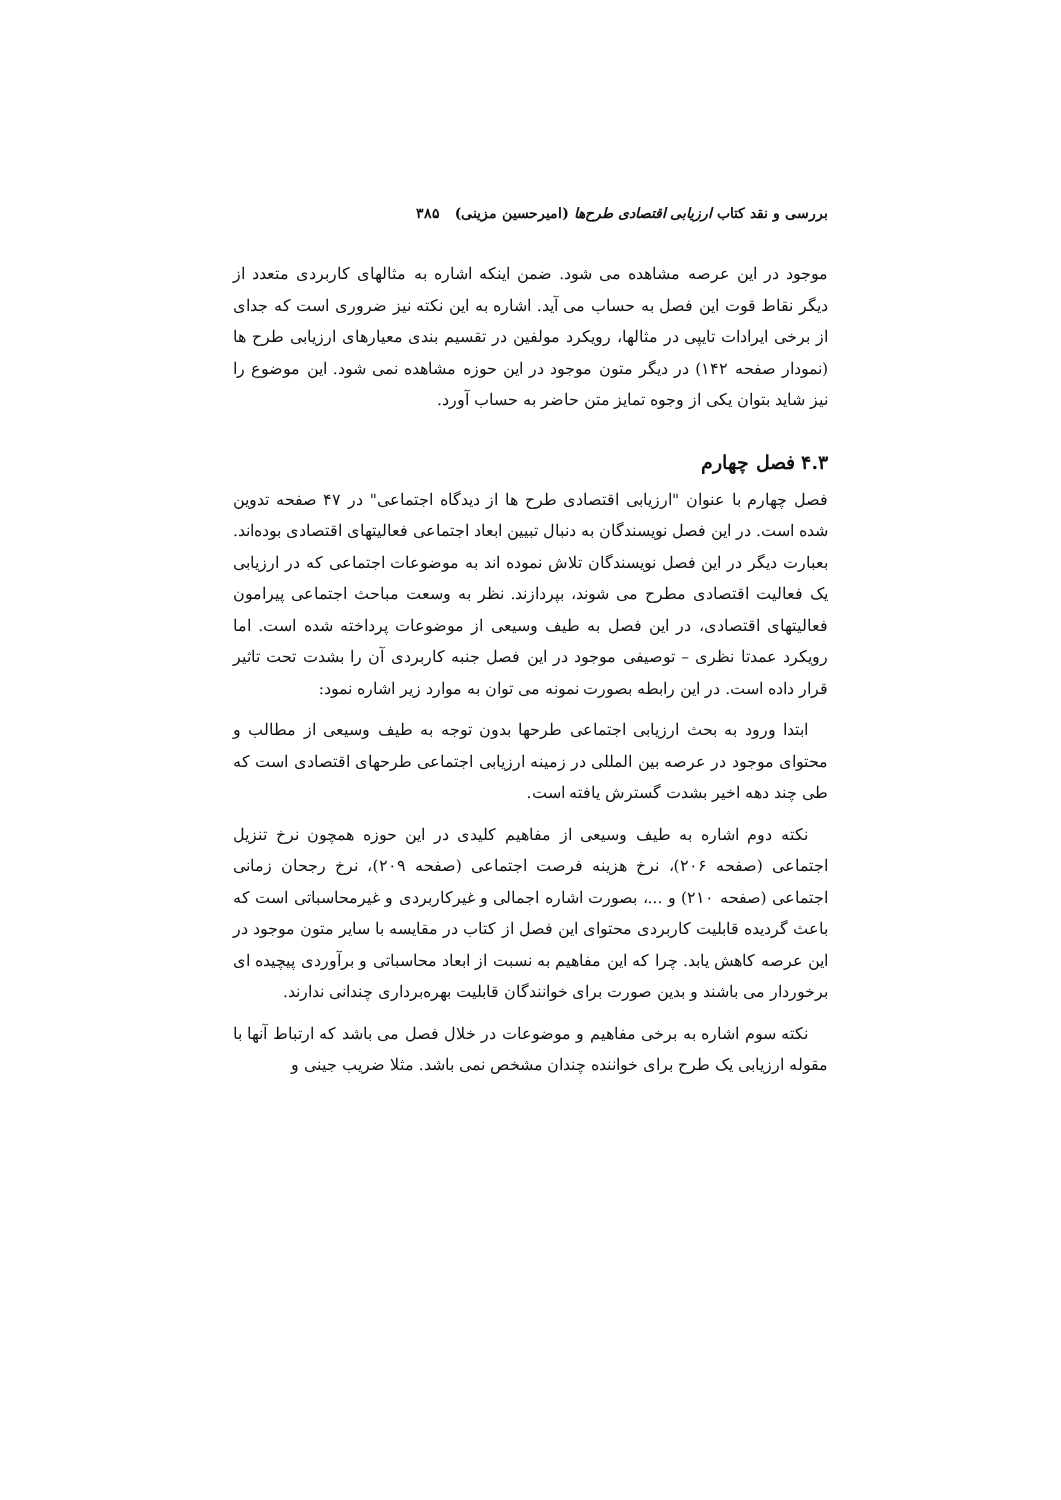بررسی و نقد کتاب ارزیابی اقتصادی طرح‌ها (امیرحسین مزینی) ۳۸۵
موجود در این عرصه مشاهده می شود. ضمن اینکه اشاره به مثالهای کاربردی متعدد از دیگر نقاط قوت این فصل به حساب می آید. اشاره به این نکته نیز ضروری است که جدای از برخی ایرادات تایپی در مثالها، رویکرد مولفین در تقسیم بندی معیارهای ارزیابی طرح ها (نمودار صفحه ۱۴۲) در دیگر متون موجود در این حوزه مشاهده نمی شود. این موضوع را نیز شاید بتوان یکی از وجوه تمایز متن حاضر به حساب آورد.
۴.۳ فصل چهارم
فصل چهارم با عنوان "ارزیابی اقتصادی طرح ها از دیدگاه اجتماعی" در ۴۷ صفحه تدوین شده است. در این فصل نویسندگان به دنبال تبیین ابعاد اجتماعی فعالیتهای اقتصادی بوده‌اند. بعبارت دیگر در این فصل نویسندگان تلاش نموده اند به موضوعات اجتماعی که در ارزیابی یک فعالیت اقتصادی مطرح می شوند، بپردازند. نظر به وسعت مباحث اجتماعی پیرامون فعالیتهای اقتصادی، در این فصل به طیف وسیعی از موضوعات پرداخته شده است. اما رویکرد عمدتا نظری – توصیفی موجود در این فصل جنبه کاربردی آن را بشدت تحت تاثیر قرار داده است. در این رابطه بصورت نمونه می توان به موارد زیر اشاره نمود:
ابتدا ورود به بحث ارزیابی اجتماعی طرحها بدون توجه به طیف وسیعی از مطالب و محتوای موجود در عرصه بین المللی در زمینه ارزیابی اجتماعی طرحهای اقتصادی است که طی چند دهه اخیر بشدت گسترش یافته است.
نکته دوم اشاره به طیف وسیعی از مفاهیم کلیدی در این حوزه همچون نرخ تنزیل اجتماعی (صفحه ۲۰۶)، نرخ هزینه فرصت اجتماعی (صفحه ۲۰۹)، نرخ رجحان زمانی اجتماعی (صفحه ۲۱۰) و ...، بصورت اشاره اجمالی و غیرکاربردی و غیرمحاسباتی است که باعث گردیده قابلیت کاربردی محتوای این فصل از کتاب در مقایسه با سایر متون موجود در این عرصه کاهش یابد. چرا که این مفاهیم به نسبت از ابعاد محاسباتی و برآوردی پیچیده ای برخوردار می باشند و بدین صورت برای خوانندگان قابلیت بهره‌برداری چندانی ندارند.
نکته سوم اشاره به برخی مفاهیم و موضوعات در خلال فصل می باشد که ارتباط آنها با مقوله ارزیابی یک طرح برای خواننده چندان مشخص نمی باشد. مثلا ضریب جینی و